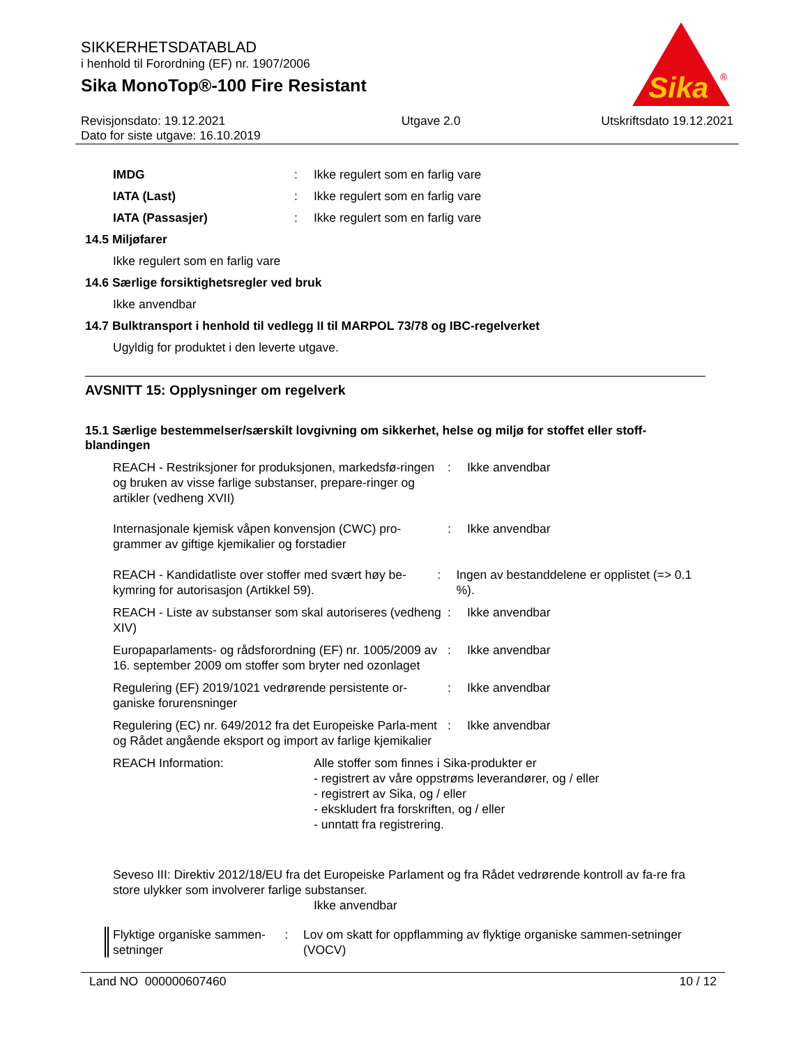SIKKERHETSDATABLAD
i henhold til Forordning (EF) nr. 1907/2006
Sika MonoTop®-100 Fire Resistant
Sika
®
Revisjonsdato: 19.12.2021
Dato for siste utgave: 16.10.2019
Utgave 2.0 Utskriftsdato 19.12.2021
IMDG : Ikke regulert som en farlig vare
IATA (Last) : Ikke regulert som en farlig vare
IATA (Passasjer) : Ikke regulert som en farlig vare
14.5 Miljøfarer
Ikke regulert som en farlig vare
14.6 Særlige forsiktighetsregler ved bruk
Ikke anvendbar
14.7 Bulktransport i henhold til vedlegg II til MARPOL 73/78 og IBC-regelverket
Ugyldig for produktet i den leverte utgave.
AVSNITT 15: Opplysninger om regelverk
15.1 Særlige bestemmelser/særskilt lovgivning om sikkerhet, helse og miljø for stoffet eller stoff-blandingen
REACH - Restriksjoner for produksjonen, markedsfø-ringen og bruken av visse farlige substanser, prepare-ringer og artikler (vedheng XVII)
: Ikke anvendbar
Internasjonale kjemisk våpen konvensjon (CWC) pro-grammer av giftige kjemikalier og forstadier
: Ikke anvendbar
REACH - Kandidatliste over stoffer med svært høy be-kymring for autorisasjon (Artikkel 59).
: Ingen av bestanddelene er opplistet (=> 0.1 %).
REACH - Liste av substanser som skal autoriseres (vedheng XIV)
: Ikke anvendbar
Europaparlaments- og rådsforordning (EF) nr. 1005/2009 av 16. september 2009 om stoffer som bryter ned ozonlaget
: Ikke anvendbar
Regulering (EF) 2019/1021 vedrørende persistente or-ganiske forurensninger
: Ikke anvendbar
Regulering (EC) nr. 649/2012 fra det Europeiske Parla-ment og Rådet angående eksport og import av farlige kjemikalier
: Ikke anvendbar
REACH Information: Alle stoffer som finnes i Sika-produkter er
- registrert av våre oppstrøms leverandører, og / eller
- registrert av Sika, og / eller
- ekskludert fra forskriften, og / eller
- unntatt fra registrering.
Seveso III: Direktiv 2012/18/EU fra det Europeiske Parlament og fra Rådet vedrørende kontroll av fa-re fra store ulykker som involverer farlige substanser.
Ikke anvendbar
Flyktige organiske sammen-setninger
: Lov om skatt for oppflamming av flyktige organiske sammen-setninger (VOCV)
Land NO 000000607460 10 / 12